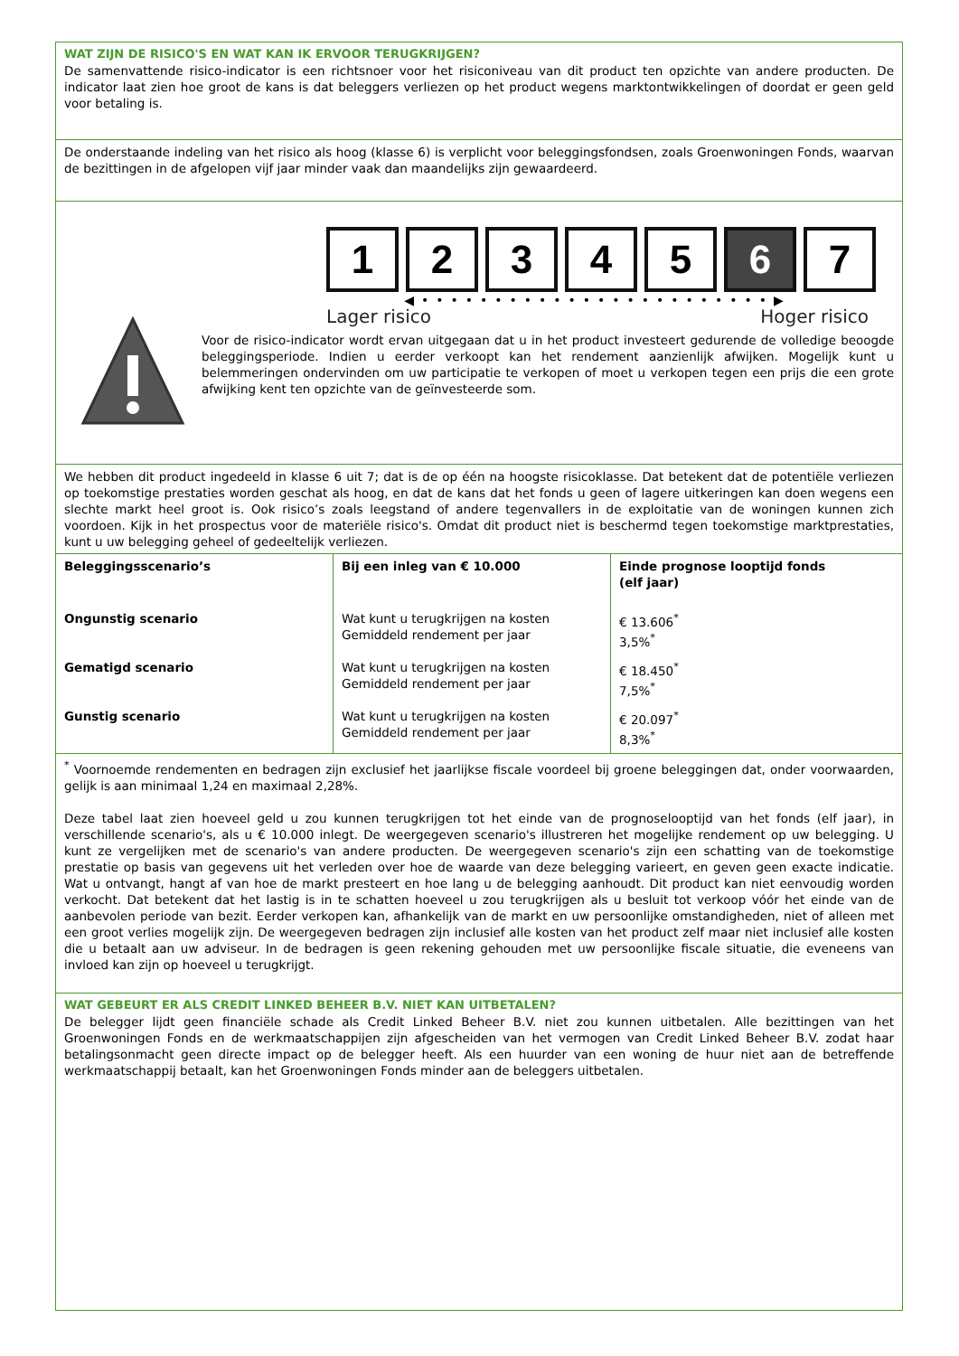WAT ZIJN DE RISICO'S EN WAT KAN IK ERVOOR TERUGKRIJGEN?
De samenvattende risico-indicator is een richtsnoer voor het risiconiveau van dit product ten opzichte van andere producten. De indicator laat zien hoe groot de kans is dat beleggers verliezen op het product wegens marktontwikkelingen of doordat er geen geld voor betaling is.
De onderstaande indeling van het risico als hoog (klasse 6) is verplicht voor beleggingsfondsen, zoals Groenwoningen Fonds, waarvan de bezittingen in de afgelopen vijf jaar minder vaak dan maandelijks zijn gewaardeerd.
1 2 3 4 5 6 7
◀••••••••••••••••••••••••▶
Lager risico Hoger risico
Voor de risico-indicator wordt ervan uitgegaan dat u in het product investeert gedurende de volledige beoogde beleggingsperiode. Indien u eerder verkoopt kan het rendement aanzienlijk afwijken. Mogelijk kunt u belemmeringen ondervinden om uw participatie te verkopen of moet u verkopen tegen een prijs die een grote afwijking kent ten opzichte van de geïnvesteerde som.
We hebben dit product ingedeeld in klasse 6 uit 7; dat is de op één na hoogste risicoklasse. Dat betekent dat de potentiële verliezen op toekomstige prestaties worden geschat als hoog, en dat de kans dat het fonds u geen of lagere uitkeringen kan doen wegens een slechte markt heel groot is. Ook risico’s zoals leegstand of andere tegenvallers in de exploitatie van de woningen kunnen zich voordoen. Kijk in het prospectus voor de materiële risico's. Omdat dit product niet is beschermd tegen toekomstige marktprestaties, kunt u uw belegging geheel of gedeeltelijk verliezen.
| Beleggingsscenario’s | Bij een inleg van € 10.000 | Einde prognose looptijd fonds (elf jaar) |
| --- | --- | --- |
| Ongunstig scenario | Wat kunt u terugkrijgen na kosten Gemiddeld rendement per jaar | € 13.606<sup>*</sup> 3,5%<sup>*</sup> |
| Gematigd scenario | Wat kunt u terugkrijgen na kosten Gemiddeld rendement per jaar | € 18.450<sup>*</sup> 7,5%<sup>*</sup> |
| Gunstig scenario | Wat kunt u terugkrijgen na kosten Gemiddeld rendement per jaar | € 20.097<sup>*</sup> 8,3%<sup>*</sup> |
<sup>*</sup> Voornoemde rendementen en bedragen zijn exclusief het jaarlijkse fiscale voordeel bij groene beleggingen dat, onder voorwaarden, gelijk is aan minimaal 1,24 en maximaal 2,28%.
Deze tabel laat zien hoeveel geld u zou kunnen terugkrijgen tot het einde van de prognoselooptijd van het fonds (elf jaar), in verschillende scenario's, als u € 10.000 inlegt. De weergegeven scenario's illustreren het mogelijke rendement op uw belegging. U kunt ze vergelijken met de scenario's van andere producten. De weergegeven scenario's zijn een schatting van de toekomstige prestatie op basis van gegevens uit het verleden over hoe de waarde van deze belegging varieert, en geven geen exacte indicatie. Wat u ontvangt, hangt af van hoe de markt presteert en hoe lang u de belegging aanhoudt. Dit product kan niet eenvoudig worden verkocht. Dat betekent dat het lastig is in te schatten hoeveel u zou terugkrijgen als u besluit tot verkoop vóór het einde van de aanbevolen periode van bezit. Eerder verkopen kan, afhankelijk van de markt en uw persoonlijke omstandigheden, niet of alleen met een groot verlies mogelijk zijn. De weergegeven bedragen zijn inclusief alle kosten van het product zelf maar niet inclusief alle kosten die u betaalt aan uw adviseur. In de bedragen is geen rekening gehouden met uw persoonlijke fiscale situatie, die eveneens van invloed kan zijn op hoeveel u terugkrijgt.
WAT GEBEURT ER ALS CREDIT LINKED BEHEER B.V. NIET KAN UITBETALEN?
De belegger lijdt geen financiële schade als Credit Linked Beheer B.V. niet zou kunnen uitbetalen. Alle bezittingen van het Groenwoningen Fonds en de werkmaatschappijen zijn afgescheiden van het vermogen van Credit Linked Beheer B.V. zodat haar betalingsonmacht geen directe impact op de belegger heeft. Als een huurder van een woning de huur niet aan de betreffende werkmaatschappij betaalt, kan het Groenwoningen Fonds minder aan de beleggers uitbetalen.